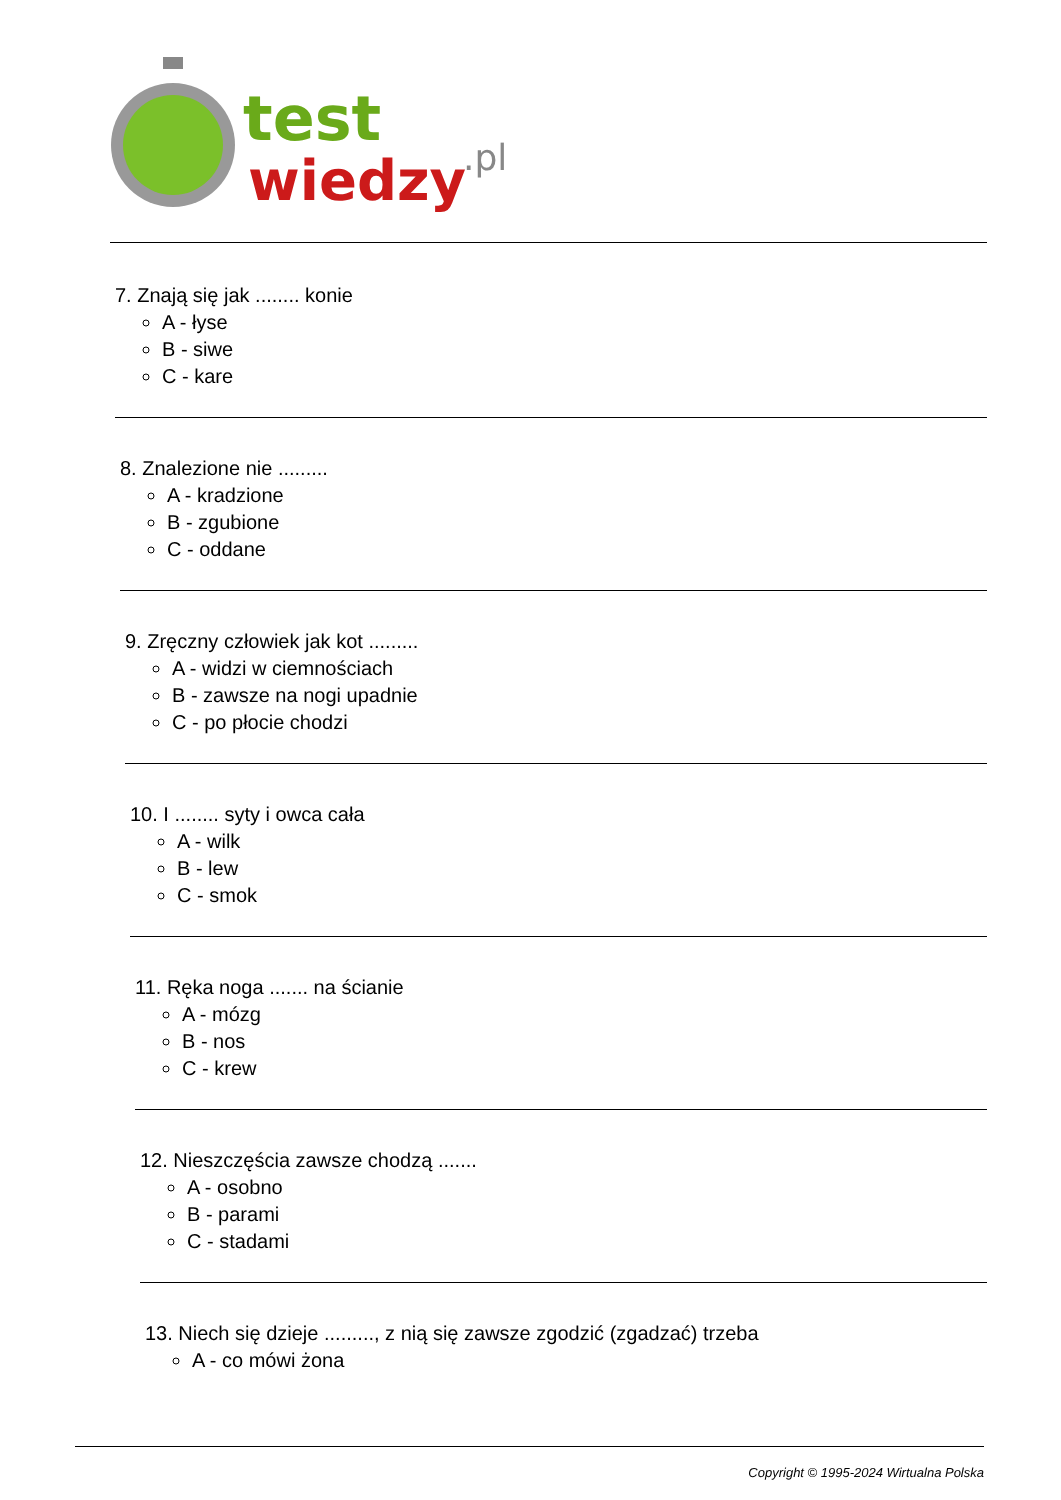test
wiedzy
.pl
7. Znają się jak ........ konie
A - łyse
B - siwe
C - kare
8. Znalezione nie .........
A - kradzione
B - zgubione
C - oddane
9. Zręczny człowiek jak kot .........
A - widzi w ciemnościach
B - zawsze na nogi upadnie
C - po płocie chodzi
10. I ........ syty i owca cała
A - wilk
B - lew
C - smok
11. Ręka noga ....... na ścianie
A - mózg
B - nos
C - krew
12. Nieszczęścia zawsze chodzą .......
A - osobno
B - parami
C - stadami
13. Niech się dzieje ........., z nią się zawsze zgodzić (zgadzać) trzeba
A - co mówi żona
Copyright © 1995-2024 Wirtualna Polska